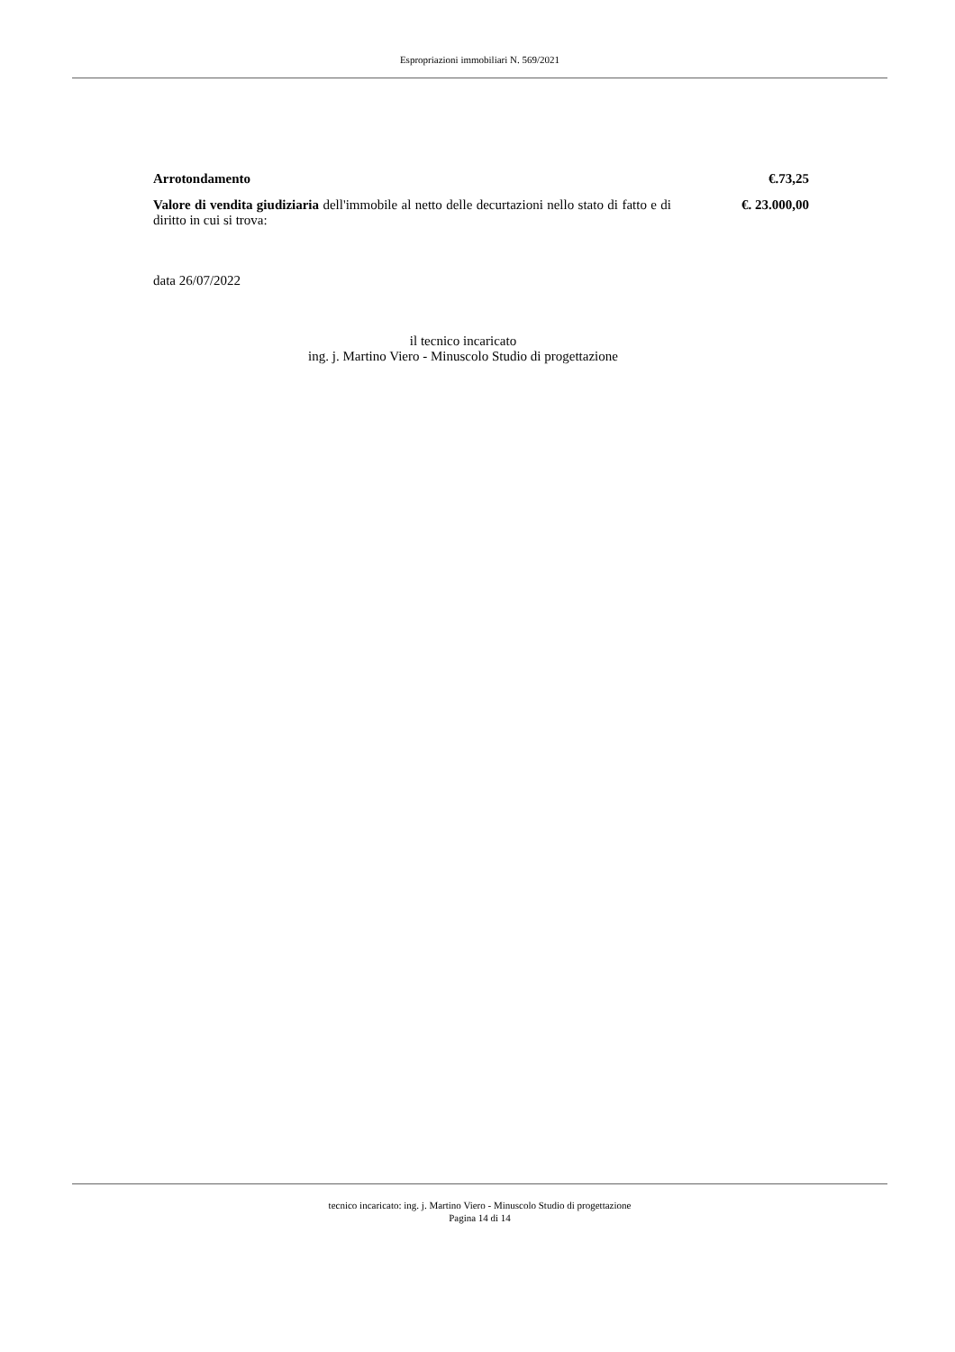Espropriazioni immobiliari N. 569/2021
Arrotondamento €.73,25
Valore di vendita giudiziaria dell'immobile al netto delle decurtazioni nello stato di fatto e di diritto in cui si trova:
€. 23.000,00
data 26/07/2022
il tecnico incaricato
ing. j. Martino Viero - Minuscolo Studio di progettazione
tecnico incaricato: ing. j. Martino Viero - Minuscolo Studio di progettazione
Pagina 14 di 14